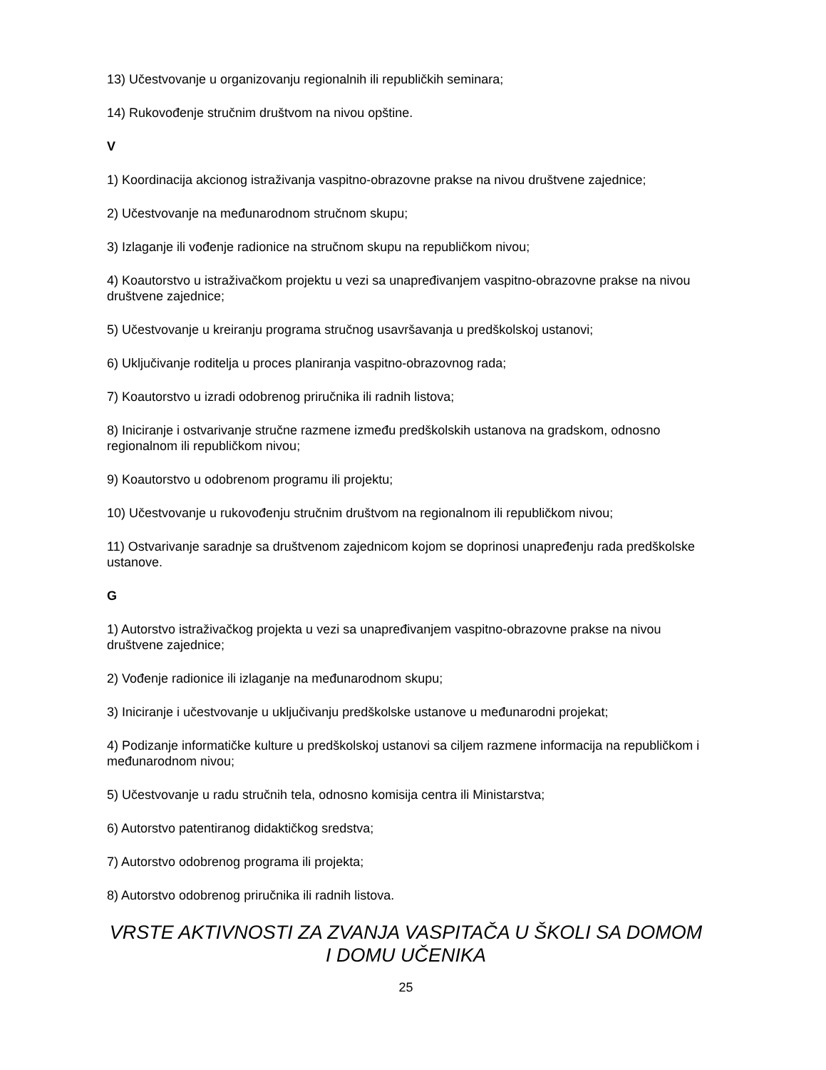13) Učestvovanje u organizovanju regionalnih ili republičkih seminara;
14) Rukovođenje stručnim društvom na nivou opštine.
V
1) Koordinacija akcionog istraživanja vaspitno-obrazovne prakse na nivou društvene zajednice;
2) Učestvovanje na međunarodnom stručnom skupu;
3) Izlaganje ili vođenje radionice na stručnom skupu na republičkom nivou;
4) Koautorstvo u istraživačkom projektu u vezi sa unapređivanjem vaspitno-obrazovne prakse na nivou društvene zajednice;
5) Učestvovanje u kreiranju programa stručnog usavršavanja u predškolskoj ustanovi;
6) Uključivanje roditelja u proces planiranja vaspitno-obrazovnog rada;
7) Koautorstvo u izradi odobrenog priručnika ili radnih listova;
8) Iniciranje i ostvarivanje stručne razmene između predškolskih ustanova na gradskom, odnosno regionalnom ili republičkom nivou;
9) Koautorstvo u odobrenom programu ili projektu;
10) Učestvovanje u rukovođenju stručnim društvom na regionalnom ili republičkom nivou;
11) Ostvarivanje saradnje sa društvenom zajednicom kojom se doprinosi unapređenju rada predškolske ustanove.
G
1) Autorstvo istraživačkog projekta u vezi sa unapređivanjem vaspitno-obrazovne prakse na nivou društvene zajednice;
2) Vođenje radionice ili izlaganje na međunarodnom skupu;
3) Iniciranje i učestvovanje u uključivanju predškolske ustanove u međunarodni projekat;
4) Podizanje informatičke kulture u predškolskoj ustanovi sa ciljem razmene informacija na republičkom i međunarodnom nivou;
5) Učestvovanje u radu stručnih tela, odnosno komisija centra ili Ministarstva;
6) Autorstvo patentiranog didaktičkog sredstva;
7) Autorstvo odobrenog programa ili projekta;
8) Autorstvo odobrenog priručnika ili radnih listova.
VRSTE AKTIVNOSTI ZA ZVANJA VASPITAČA U ŠKOLI SA DOMOM I DOMU UČENIKA
25